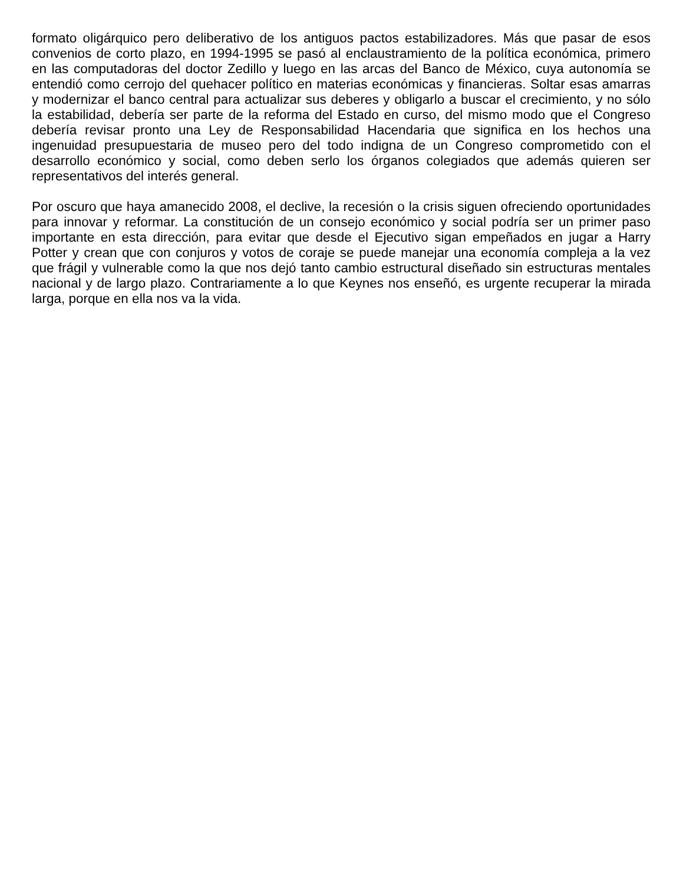formato oligárquico pero deliberativo de los antiguos pactos estabilizadores. Más que pasar de esos convenios de corto plazo, en 1994-1995 se pasó al enclaustramiento de la política económica, primero en las computadoras del doctor Zedillo y luego en las arcas del Banco de México, cuya autonomía se entendió como cerrojo del quehacer político en materias económicas y financieras. Soltar esas amarras y modernizar el banco central para actualizar sus deberes y obligarlo a buscar el crecimiento, y no sólo la estabilidad, debería ser parte de la reforma del Estado en curso, del mismo modo que el Congreso debería revisar pronto una Ley de Responsabilidad Hacendaria que significa en los hechos una ingenuidad presupuestaria de museo pero del todo indigna de un Congreso comprometido con el desarrollo económico y social, como deben serlo los órganos colegiados que además quieren ser representativos del interés general.
Por oscuro que haya amanecido 2008, el declive, la recesión o la crisis siguen ofreciendo oportunidades para innovar y reformar. La constitución de un consejo económico y social podría ser un primer paso importante en esta dirección, para evitar que desde el Ejecutivo sigan empeñados en jugar a Harry Potter y crean que con conjuros y votos de coraje se puede manejar una economía compleja a la vez que frágil y vulnerable como la que nos dejó tanto cambio estructural diseñado sin estructuras mentales nacional y de largo plazo. Contrariamente a lo que Keynes nos enseñó, es urgente recuperar la mirada larga, porque en ella nos va la vida.